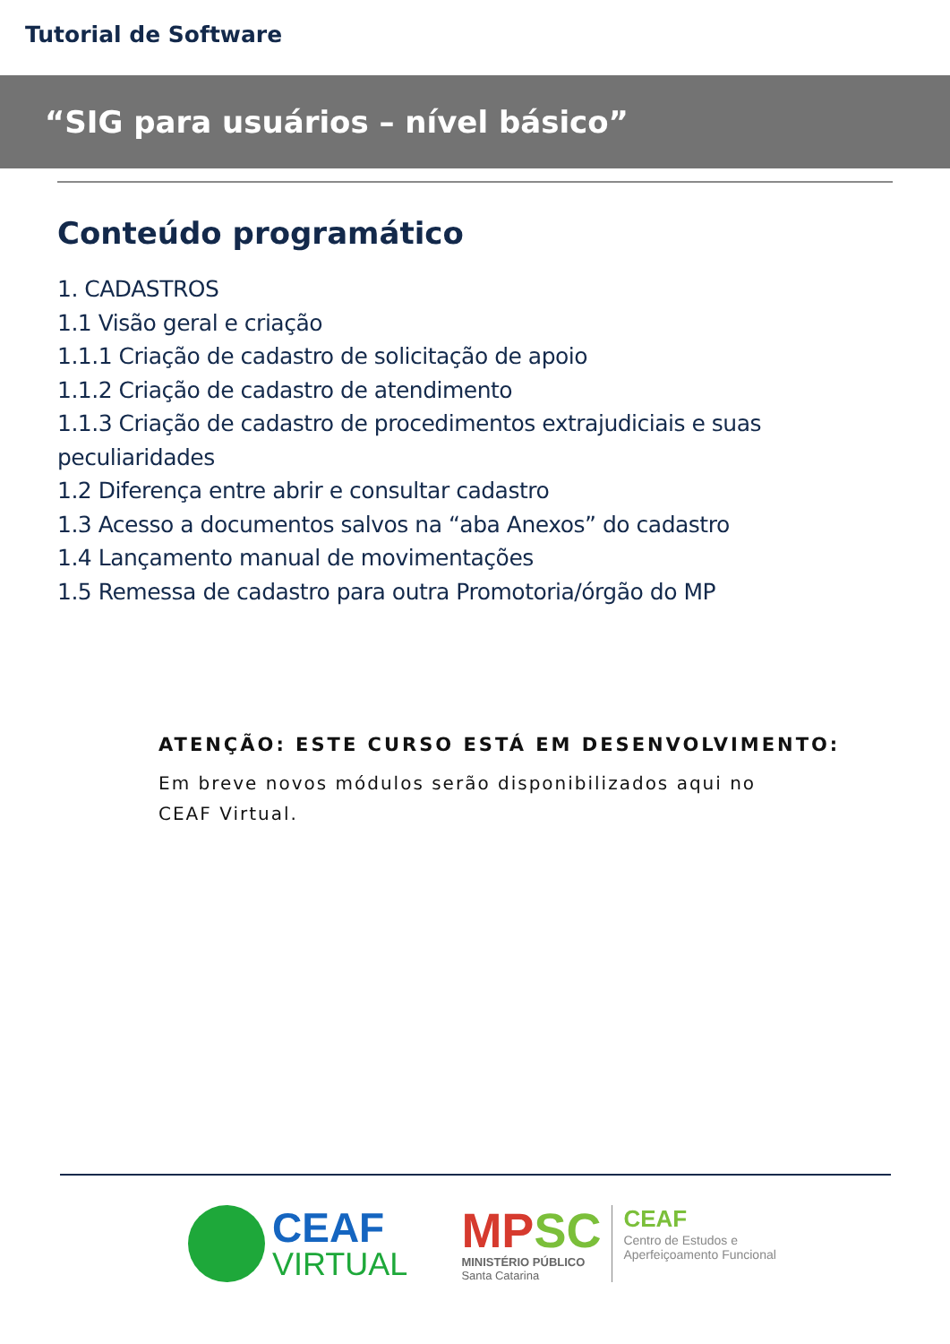Tutorial de Software
“SIG para usuários – nível básico”
Conteúdo programático
1. CADASTROS
1.1 Visão geral e criação
1.1.1 Criação de cadastro de solicitação de apoio
1.1.2 Criação de cadastro de atendimento
1.1.3 Criação de cadastro de procedimentos extrajudiciais e suas peculiaridades
1.2 Diferença entre abrir e consultar cadastro
1.3 Acesso a documentos salvos na “aba Anexos” do cadastro
1.4 Lançamento manual de movimentações
1.5 Remessa de cadastro para outra Promotoria/órgão do MP
ATENÇÃO: ESTE CURSO ESTÁ EM DESENVOLVIMENTO:
Em breve novos módulos serão disponibilizados aqui no CEAF Virtual.
CEAF
VIRTUAL
MPSC
MINISTÉRIO PÚBLICO
Santa Catarina
CEAF
Centro de Estudos e
Aperfeiçoamento Funcional